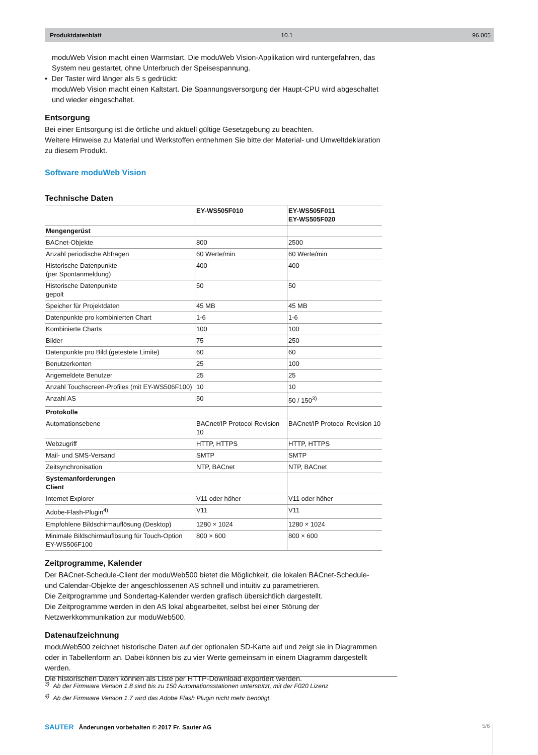Produktdatenblatt 10.1 96.005
moduWeb Vision macht einen Warmstart. Die moduWeb Vision-Applikation wird runtergefahren, das System neu gestartet, ohne Unterbruch der Speisespannung.
• Der Taster wird länger als 5 s gedrückt:
moduWeb Vision macht einen Kaltstart. Die Spannungsversorgung der Haupt-CPU wird abgeschaltet und wieder eingeschaltet.
Entsorgung
Bei einer Entsorgung ist die örtliche und aktuell gültige Gesetzgebung zu beachten.
Weitere Hinweise zu Material und Werkstoffen entnehmen Sie bitte der Material- und Umweltdeklaration zu diesem Produkt.
Software moduWeb Vision
Technische Daten
| | EY-WS505F010 | EY-WS505F011 EY-WS505F020 |
| --- | --- | --- |
| Mengengerüst | | |
| BACnet-Objekte | 800 | 2500 |
| Anzahl periodische Abfragen | 60 Werte/min | 60 Werte/min |
| Historische Datenpunkte (per Spontanmeldung) | 400 | 400 |
| Historische Datenpunkte gepolt | 50 | 50 |
| Speicher für Projektdaten | 45 MB | 45 MB |
| Datenpunkte pro kombinierten Chart | 1-6 | 1-6 |
| Kombinierte Charts | 100 | 100 |
| Bilder | 75 | 250 |
| Datenpunkte pro Bild (getestete Limite) | 60 | 60 |
| Benutzerkonten | 25 | 100 |
| Angemeldete Benutzer | 25 | 25 |
| Anzahl Touchscreen-Profiles (mit EY-WS506F100) | 10 | 10 |
| Anzahl AS | 50 | 50 / 150<sup>3)</sup> |
| Protokolle | | |
| Automationsebene | BACnet/IP Protocol Revision 10 | BACnet/IP Protocol Revision 10 |
| Webzugriff | HTTP, HTTPS | HTTP, HTTPS |
| Mail- und SMS-Versand | SMTP | SMTP |
| Zeitsynchronisation | NTP, BACnet | NTP, BACnet |
| Systemanforderungen Client | | |
| Internet Explorer | V11 oder höher | V11 oder höher |
| Adobe-Flash-Plugin<sup>4)</sup> | V11 | V11 |
| Empfohlene Bildschirmauflösung (Desktop) | 1280 × 1024 | 1280 × 1024 |
| Minimale Bildschirmauflösung für Touch-Option EY-WS506F100 | 800 × 600 | 800 × 600 |
Zeitprogramme, Kalender
Der BACnet-Schedule-Client der moduWeb500 bietet die Möglichkeit, die lokalen BACnet-Schedule- und Calendar-Objekte der angeschlossenen AS schnell und intuitiv zu parametrieren.
Die Zeitprogramme und Sondertag-Kalender werden grafisch übersichtlich dargestellt.
Die Zeitprogramme werden in den AS lokal abgearbeitet, selbst bei einer Störung der Netzwerkkommunikation zur moduWeb500.
Datenaufzeichnung
moduWeb500 zeichnet historische Daten auf der optionalen SD-Karte auf und zeigt sie in Diagrammen oder in Tabellenform an. Dabei können bis zu vier Werte gemeinsam in einem Diagramm dargestellt werden.
Die historischen Daten können als Liste per HTTP-Download exportiert werden.
<sup>3)</sup> Ab der Firmware Version 1.8 sind bis zu 150 Automationsstationen unterstützt, mit der F020 Lizenz
<sup>4)</sup> Ab der Firmware Version 1.7 wird das Adobe Flash Plugin nicht mehr benötigt.
SAUTER Änderungen vorbehalten © 2017 Fr. Sauter AG
5/6